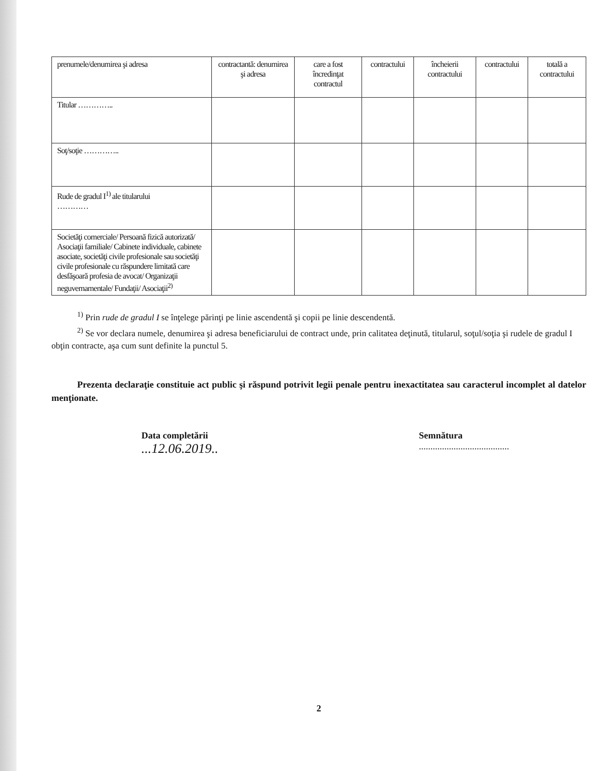| prenumele/denumirea şi adresa | contractantă: denumirea şi adresa | care a fost încredinţat contractul | contractului | încheierii contractului | contractului | totală a contractului |
| Titular ………….. | | | | | | |
| Soţ/soţie ………….. | | | | | | |
| Rude de gradul I<sup>1)</sup> ale titularului ………… | | | | | | |
| Societăţi comerciale/ Persoană fizică autorizată/ Asociaţii familiale/ Cabinete individuale, cabinete asociate, societăţi civile profesionale sau societăţi civile profesionale cu răspundere limitată care desfăşoară profesia de avocat/ Organizaţii neguvernamentale/ Fundaţii/ Asociaţii<sup>2)</sup> | | | | | | |
<sup>1)</sup> Prin rude de gradul I se înţelege părinţi pe linie ascendentă şi copii pe linie descendentă.
<sup>2)</sup> Se vor declara numele, denumirea şi adresa beneficiarului de contract unde, prin calitatea deţinută, titularul, soţul/soţia şi rudele de gradul I obţin contracte, aşa cum sunt definite la punctul 5.
Prezenta declaraţie constituie act public şi răspund potrivit legii penale pentru inexactitatea sau caracterul incomplet al datelor menţionate.
Data completării
...12.06.2019..
Semnătura
.......................................
2